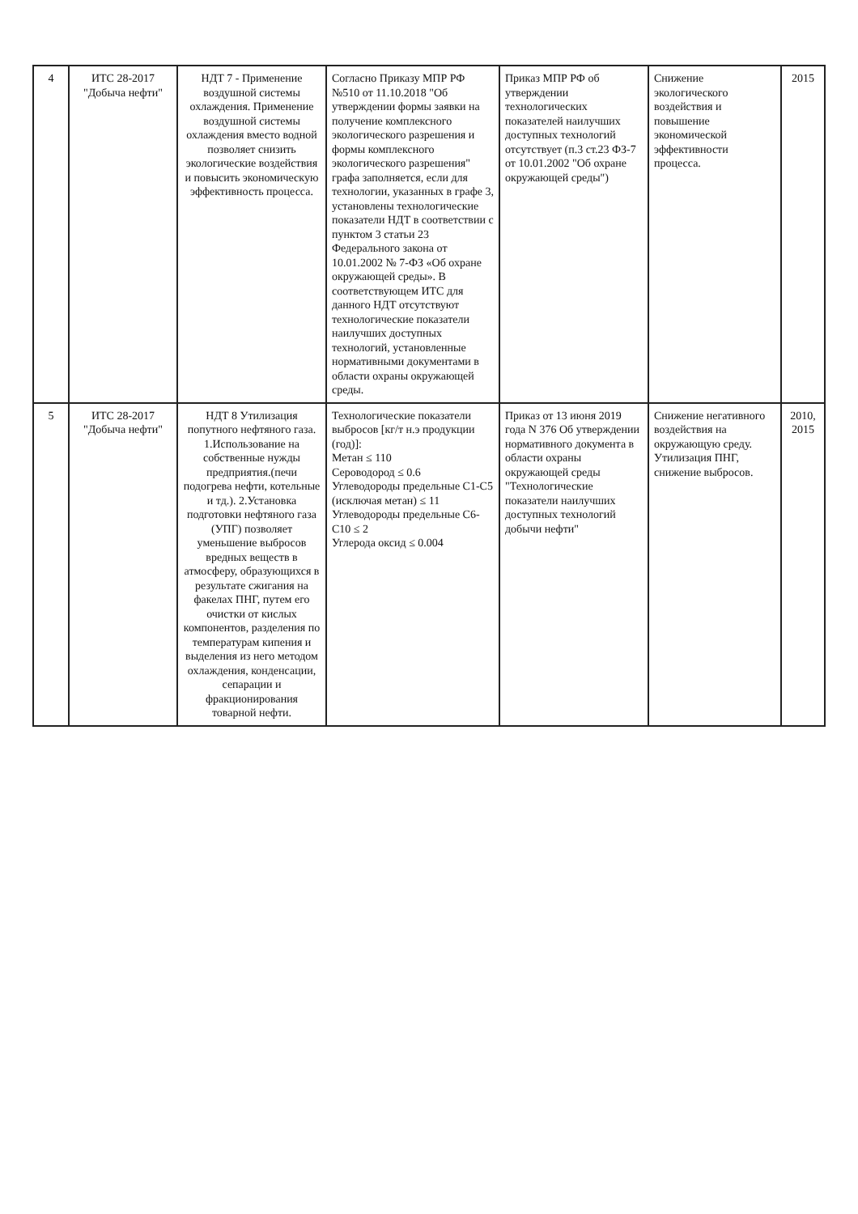| 4 | ИТС 28-2017 "Добыча нефти" | НДТ 7 - Применение воздушной системы охлаждения. Применение воздушной системы охлаждения вместо водной позволяет снизить экологические воздействия и повысить экономическую эффективность процесса. | Согласно Приказу МПР РФ №510 от 11.10.2018 "Об утверждении формы заявки на получение комплексного экологического разрешения и формы комплексного экологического разрешения" графа заполняется, если для технологии, указанных в графе 3, установлены технологические показатели НДТ в соответствии с пунктом 3 статьи 23 Федерального закона от 10.01.2002 № 7-ФЗ «Об охране окружающей среды». В соответствующем ИТС для данного НДТ отсутствуют технологические показатели наилучших доступных технологий, установленные нормативными документами в области охраны окружающей среды. | Приказ МПР РФ об утверждении технологических показателей наилучших доступных технологий отсутствует (п.3 ст.23 ФЗ-7 от 10.01.2002 "Об охране окружающей среды") | Снижение экологического воздействия и повышение экономической эффективности процесса. | 2015 |
| 5 | ИТС 28-2017 "Добыча нефти" | НДТ 8 Утилизация попутного нефтяного газа. 1.Использование на собственные нужды предприятия.(печи подогрева нефти, котельные и тд.). 2.Установка подготовки нефтяного газа (УПГ) позволяет уменьшение выбросов вредных веществ в атмосферу, образующихся в результате сжигания на факелах ПНГ, путем его очистки от кислых компонентов, разделения по температурам кипения и выделения из него методом охлаждения, конденсации, сепарации и фракционирования товарной нефти. | Технологические показатели выбросов [кг/т н.э продукции (год)]: Метан ≤ 110 Сероводород ≤ 0.6 Углеводороды предельные С1-С5 (исключая метан) ≤ 11 Углеводороды предельные С6-С10 ≤ 2 Углерода оксид ≤ 0.004 | Приказ от 13 июня 2019 года N 376 Об утверждении нормативного документа в области охраны окружающей среды "Технологические показатели наилучших доступных технологий добычи нефти" | Снижение негативного воздействия на окружающую среду. Утилизация ПНГ, снижение выбросов. | 2010, 2015 |